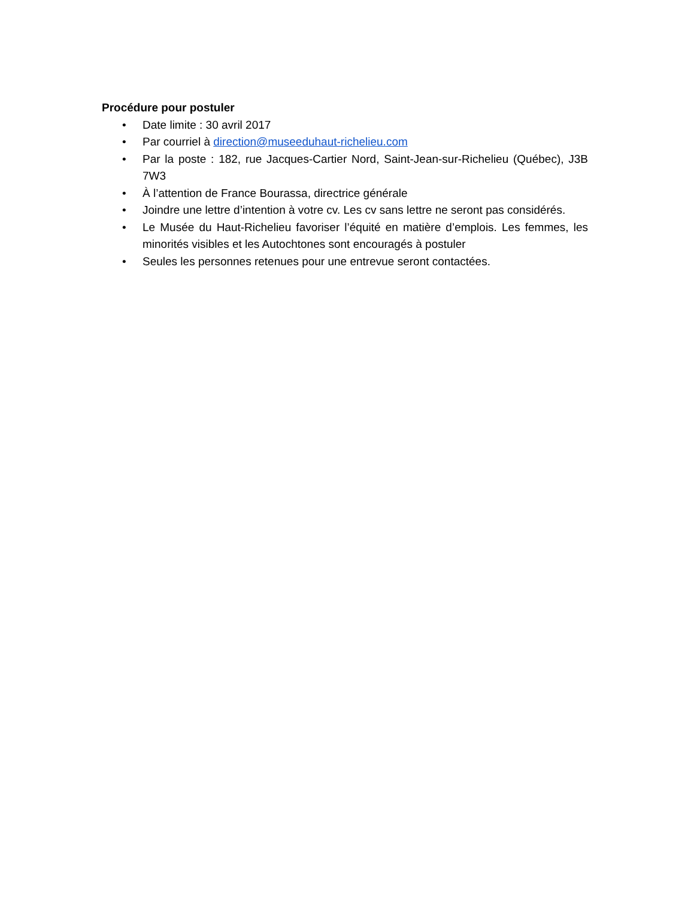Procédure pour postuler
• Date limite : 30 avril 2017
• Par courriel à direction@museeduhaut-richelieu.com
• Par la poste : 182, rue Jacques-Cartier Nord, Saint-Jean-sur-Richelieu (Québec), J3B 7W3
• À l’attention de France Bourassa, directrice générale
• Joindre une lettre d’intention à votre cv. Les cv sans lettre ne seront pas considérés.
• Le Musée du Haut-Richelieu favoriser l’équité en matière d’emplois. Les femmes, les minorités visibles et les Autochtones sont encouragés à postuler
• Seules les personnes retenues pour une entrevue seront contactées.